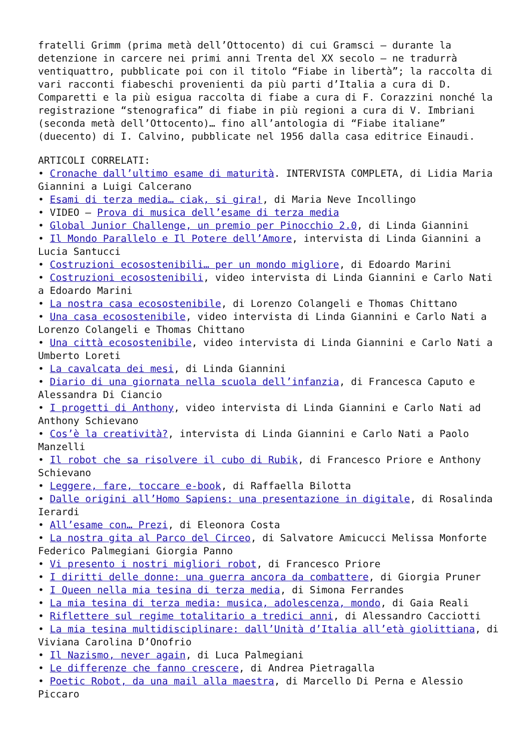fratelli Grimm (prima metà dell’Ottocento) di cui Gramsci – durante la detenzione in carcere nei primi anni Trenta del XX secolo – ne tradurrà ventiquattro, pubblicate poi con il titolo “Fiabe in libertà”; la raccolta di vari racconti fiabeschi provenienti da più parti d’Italia a cura di D. Comparetti e la più esigua raccolta di fiabe a cura di F. Corazzini nonché la registrazione “stenografica” di fiabe in più regioni a cura di V. Imbriani (seconda metà dell’Ottocento)… fino all’antologia di “Fiabe italiane” (duecento) di I. Calvino, pubblicate nel 1956 dalla casa editrice Einaudi.
ARTICOLI CORRELATI:
• Cronache dall’ultimo esame di maturità. INTERVISTA COMPLETA, di Lidia Maria Giannini a Luigi Calcerano
• Esami di terza media… ciak, si gira!, di Maria Neve Incollingo
• VIDEO – Prova di musica dell’esame di terza media
• Global Junior Challenge, un premio per Pinocchio 2.0, di Linda Giannini
• Il Mondo Parallelo e Il Potere dell’Amore, intervista di Linda Giannini a Lucia Santucci
• Costruzioni ecosostenibili… per un mondo migliore, di Edoardo Marini
• Costruzioni ecosostenibili, video intervista di Linda Giannini e Carlo Nati a Edoardo Marini
• La nostra casa ecosostenibile, di Lorenzo Colangeli e Thomas Chittano
• Una casa ecosostenibile, video intervista di Linda Giannini e Carlo Nati a Lorenzo Colangeli e Thomas Chittano
• Una città ecosostenibile, video intervista di Linda Giannini e Carlo Nati a Umberto Loreti
• La cavalcata dei mesi, di Linda Giannini
• Diario di una giornata nella scuola dell’infanzia, di Francesca Caputo e Alessandra Di Ciancio
• I progetti di Anthony, video intervista di Linda Giannini e Carlo Nati ad Anthony Schievano
• Cos’è la creatività?, intervista di Linda Giannini e Carlo Nati a Paolo Manzelli
• Il robot che sa risolvere il cubo di Rubik, di Francesco Priore e Anthony Schievano
• Leggere, fare, toccare e-book, di Raffaella Bilotta
• Dalle origini all’Homo Sapiens: una presentazione in digitale, di Rosalinda Ierardi
• All’esame con… Prezi, di Eleonora Costa
• La nostra gita al Parco del Circeo, di Salvatore Amicucci Melissa Monforte Federico Palmegiani Giorgia Panno
• Vi presento i nostri migliori robot, di Francesco Priore
• I diritti delle donne: una guerra ancora da combattere, di Giorgia Pruner
• I Queen nella mia tesina di terza media, di Simona Ferrandes
• La mia tesina di terza media: musica, adolescenza, mondo, di Gaia Reali
• Riflettere sul regime totalitario a tredici anni, di Alessandro Cacciotti
• La mia tesina multidisciplinare: dall’Unità d’Italia all’età giolittiana, di Viviana Carolina D’Onofrio
• Il Nazismo, never again, di Luca Palmegiani
• Le differenze che fanno crescere, di Andrea Pietragalla
• Poetic Robot, da una mail alla maestra, di Marcello Di Perna e Alessio Piccaro